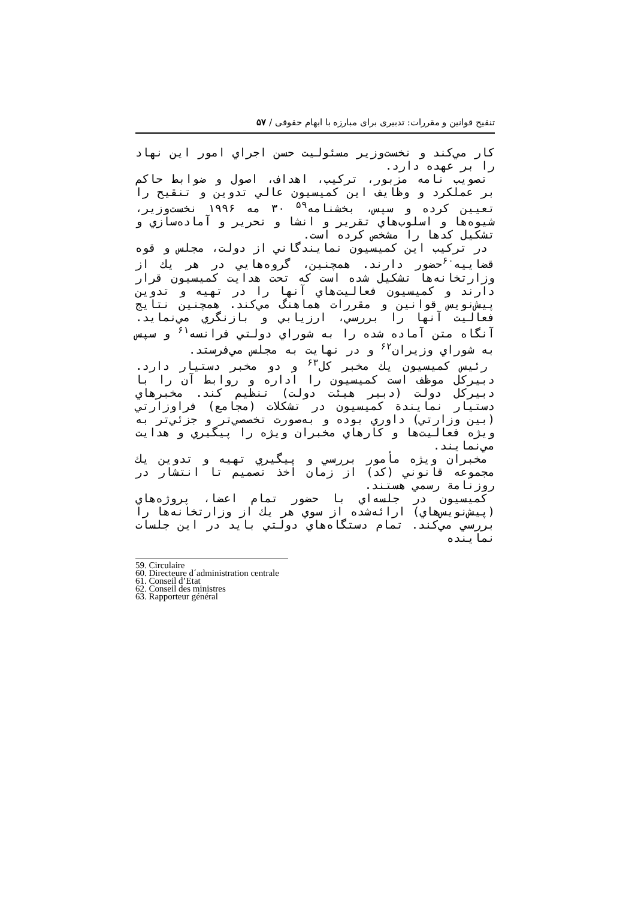تنقیح قوانین و مقررات: تدبیری برای مبارزه با ابهام حقوقی / ۵۷
كار مي‌كند و نخست‌وزير مسئوليت حسن اجراي امور اين نهاد را بر عهده دارد.
تصويب نامه مزبور، تركيب، اهداف، اصول و ضوابط حاكم بر عملكرد و وظايف اين كميسيون عالي تدوين و تنقيح را تعيين كرده و سپس، بخشنامه<sup>۵۹</sup> ۳۰ مه ۱۹۹۶ نخست‌وزير، شيوه‌ها و اسلوب‌هاي تقرير و انشا و تحرير و آماده‌سازي و تشكيل كدها را مشخص كرده است.
در تركيب اين كميسيون نمايندگاني از دولت، مجلس و قوه قضاييه<sup>۶۰</sup>حضور دارند. همچنين، گروه‌هايي در هر يك از وزارتخانه‌ها تشكيل شده است كه تحت هدايت كميسيون قرار دارند و كميسيون فعاليت‌هاي آنها را در تهيه و تدوين پيش‌نويس قوانين و مقررات هماهنگ مي‌كند. همچنين نتايج فعاليت آنها را بررسي، ارزيابي و بازنگري مي‌نمايد. آنگاه متن آماده شده را به شوراي دولتي فرانسه<sup>۶۱</sup> و سپس به شوراي وزيران<sup>۶۲</sup> و در نهايت به مجلس مي‌فرستد.
رئيس كميسيون يك مخبر كل<sup>۶۳</sup> و دو مخبر دستيار دارد. دبيركل موظف است كميسيون را اداره و روابط آن را با دبيركل دولت (دبير هيئت دولت) تنظيم كند. مخبرهاي دستيار نمايندة كميسيون در تشكلات (مجامع) فراوزارتي (بين وزارتي) داوري بوده و به‌صورت تخصصي‌تر و جزئي‌تر به ويژه فعاليت‌ها و كارهاي مخبران ويژه را پيگيري و هدايت مي‌نمايند.
مخبران ويژه مأمور بررسي و پيگيري تهيه و تدوين يك مجموعه قانوني (كد) از زمان اخذ تصميم تا انتشار در روزنامة رسمي هستند.
كميسيون در جلسه‌اي با حضور تمام اعضا، پروژه‌هاي (پيش‌نويس‌هاي) ارائه‌شده از سوي هر يك از وزارتخانه‌ها را بررسي مي‌كند. تمام دستگاه‌هاي دولتي بايد در اين جلسات نماينده
59. Circulaire
60. Directeure d´administration centrale
61. Conseil d’Etat
62. Conseil des ministres
63. Rapporteur général